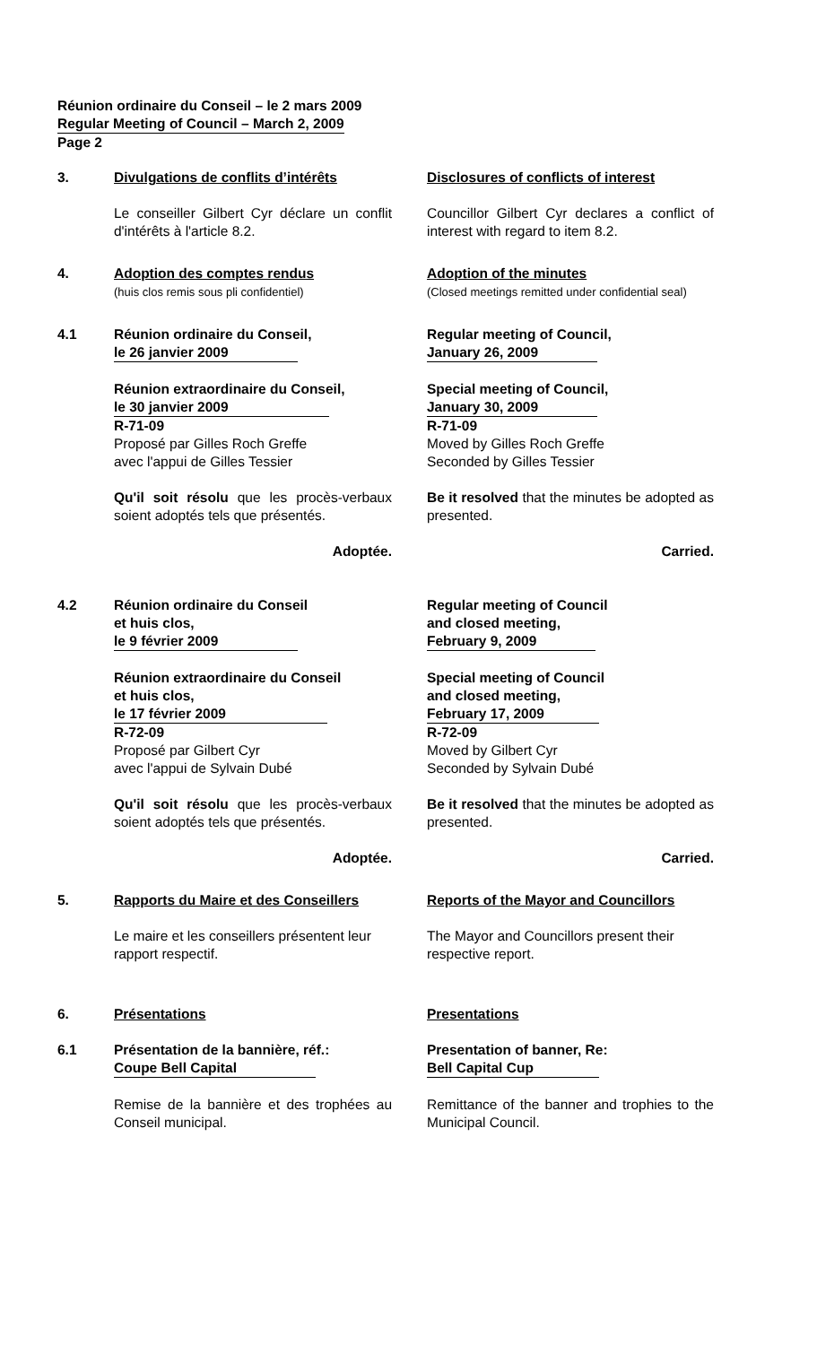Réunion ordinaire du Conseil – le 2 mars 2009
Regular Meeting of Council – March 2, 2009
Page 2
3. Divulgations de conflits d’intérêts
Disclosures of conflicts of interest
Le conseiller Gilbert Cyr déclare un conflit d'intérêts à l'article 8.2.
Councillor Gilbert Cyr declares a conflict of interest with regard to item 8.2.
4. Adoption des comptes rendus
(huis clos remis sous pli confidentiel)
Adoption of the minutes
(Closed meetings remitted under confidential seal)
4.1 Réunion ordinaire du Conseil,
le 26 janvier 2009
Réunion extraordinaire du Conseil,
le 30 janvier 2009
R-71-09
Proposé par Gilles Roch Greffe
avec l'appui de Gilles Tessier
Regular meeting of Council,
January 26, 2009
Special meeting of Council,
January 30, 2009
R-71-09
Moved by Gilles Roch Greffe
Seconded by Gilles Tessier
Qu'il soit résolu que les procès-verbaux soient adoptés tels que présentés.
Be it resolved that the minutes be adopted as presented.
Adoptée. Carried.
4.2 Réunion ordinaire du Conseil
et huis clos,
le 9 février 2009
Réunion extraordinaire du Conseil
et huis clos,
le 17 février 2009
R-72-09
Proposé par Gilbert Cyr
avec l'appui de Sylvain Dubé
Regular meeting of Council
and closed meeting,
February 9, 2009
Special meeting of Council
and closed meeting,
February 17, 2009
R-72-09
Moved by Gilbert Cyr
Seconded by Sylvain Dubé
Qu'il soit résolu que les procès-verbaux soient adoptés tels que présentés.
Be it resolved that the minutes be adopted as presented.
Adoptée. Carried.
5. Rapports du Maire et des Conseillers
Reports of the Mayor and Councillors
Le maire et les conseillers présentent leur rapport respectif.
The Mayor and Councillors present their respective report.
6. Présentations Presentations
6.1 Présentation de la bannière, réf.:
Coupe Bell Capital
Presentation of banner, Re:
Bell Capital Cup
Remise de la bannière et des trophées au Conseil municipal.
Remittance of the banner and trophies to the Municipal Council.